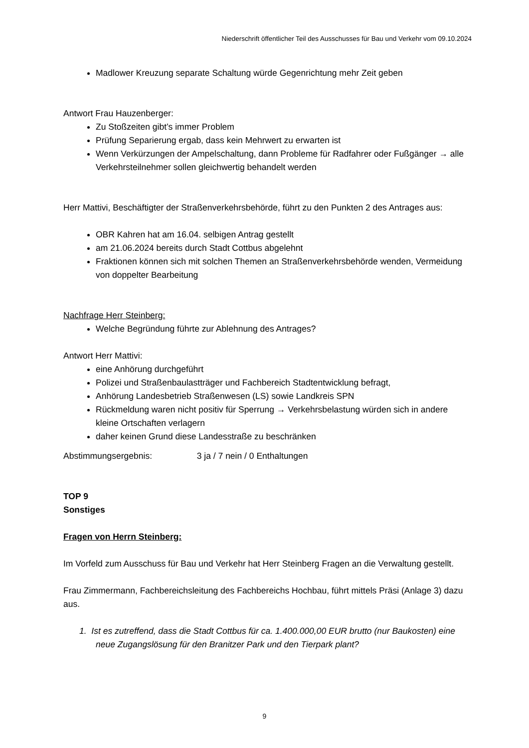Niederschrift öffentlicher Teil des Ausschusses für Bau und Verkehr vom 09.10.2024
Madlower Kreuzung separate Schaltung würde Gegenrichtung mehr Zeit geben
Antwort Frau Hauzenberger:
Zu Stoßzeiten gibt’s immer Problem
Prüfung Separierung ergab, dass kein Mehrwert zu erwarten ist
Wenn Verkürzungen der Ampelschaltung, dann Probleme für Radfahrer oder Fußgänger → alle Verkehrsteilnehmer sollen gleichwertig behandelt werden
Herr Mattivi, Beschäftigter der Straßenverkehrsbehörde, führt zu den Punkten 2 des Antrages aus:
OBR Kahren hat am 16.04. selbigen Antrag gestellt
am 21.06.2024 bereits durch Stadt Cottbus abgelehnt
Fraktionen können sich mit solchen Themen an Straßenverkehrsbehörde wenden, Vermeidung von doppelter Bearbeitung
Nachfrage Herr Steinberg:
Welche Begründung führte zur Ablehnung des Antrages?
Antwort Herr Mattivi:
eine Anhörung durchgeführt
Polizei und Straßenbaulastträger und Fachbereich Stadtentwicklung befragt,
Anhörung Landesbetrieb Straßenwesen (LS) sowie Landkreis SPN
Rückmeldung waren nicht positiv für Sperrung → Verkehrsbelastung würden sich in andere kleine Ortschaften verlagern
daher keinen Grund diese Landesstraße zu beschränken
Abstimmungsergebnis: 3 ja / 7 nein / 0 Enthaltungen
TOP 9
Sonstiges
Fragen von Herrn Steinberg:
Im Vorfeld zum Ausschuss für Bau und Verkehr hat Herr Steinberg Fragen an die Verwaltung gestellt.
Frau Zimmermann, Fachbereichsleitung des Fachbereichs Hochbau, führt mittels Präsi (Anlage 3) dazu aus.
1. Ist es zutreffend, dass die Stadt Cottbus für ca. 1.400.000,00 EUR brutto (nur Baukosten) eine neue Zugangslösung für den Branitzer Park und den Tierpark plant?
9